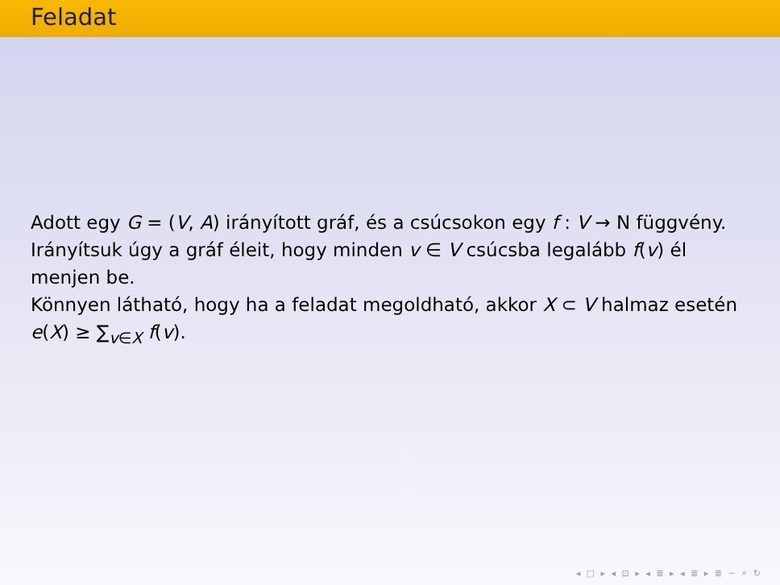Feladat
Adott egy G = (V, A) irányított gráf, és a csúcsokon egy f : V → N függvény. Irányítsuk úgy a gráf éleit, hogy minden v ∈ V csúcsba legalább f(v) él menjen be.
Könnyen látható, hogy ha a feladat megoldható, akkor X ⊂ V halmaz esetén e(X) ≥ ∑<sub>v∈X</sub> f(v).
◂ □ ▸ ◂ ⊡ ▸ ◂ ≣ ▸ ◂ ≣ ▸ ≣ ∽ ⌕ ↻